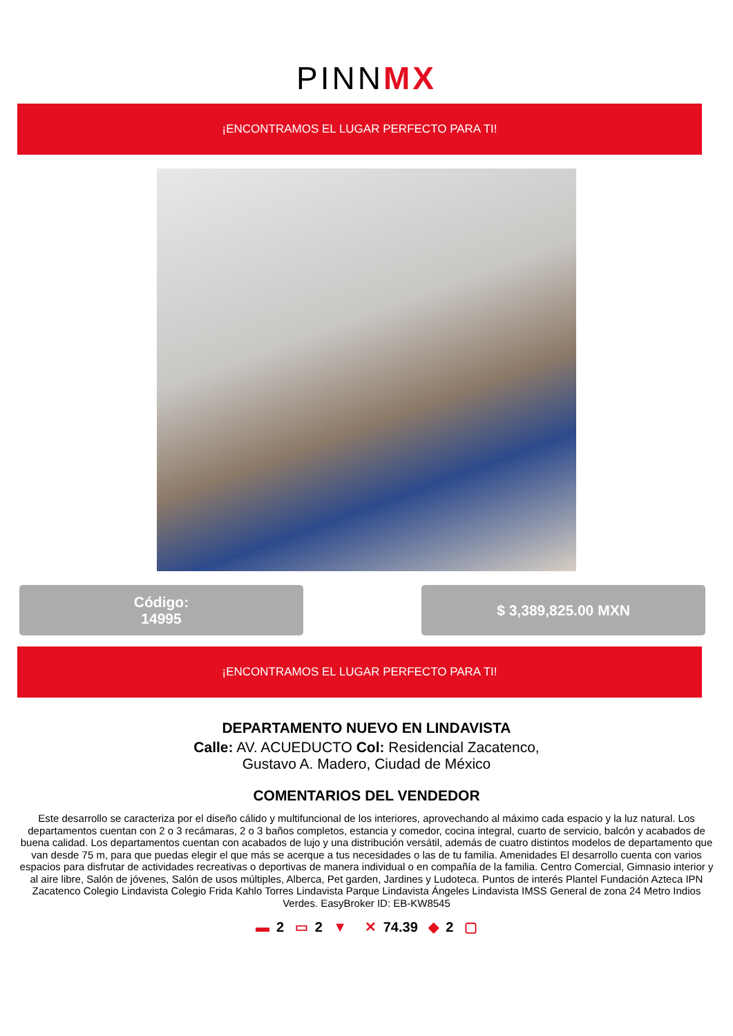PINNMX
¡ENCONTRAMOS EL LUGAR PERFECTO PARA TI!
Código:
14995
$ 3,389,825.00 MXN
¡ENCONTRAMOS EL LUGAR PERFECTO PARA TI!
DEPARTAMENTO NUEVO EN LINDAVISTA
Calle: AV. ACUEDUCTO Col: Residencial Zacatenco,
Gustavo A. Madero, Ciudad de México
COMENTARIOS DEL VENDEDOR
Este desarrollo se caracteriza por el diseño cálido y multifuncional de los interiores, aprovechando al máximo cada espacio y la luz natural. Los departamentos cuentan con 2 o 3 recámaras, 2 o 3 baños completos, estancia y comedor, cocina integral, cuarto de servicio, balcón y acabados de buena calidad. Los departamentos cuentan con acabados de lujo y una distribución versátil, además de cuatro distintos modelos de departamento que van desde 75 m, para que puedas elegir el que más se acerque a tus necesidades o las de tu familia. Amenidades El desarrollo cuenta con varios espacios para disfrutar de actividades recreativas o deportivas de manera individual o en compañía de la familia. Centro Comercial, Gimnasio interior y al aire libre, Salón de jóvenes, Salón de usos múltiples, Alberca, Pet garden, Jardines y Ludoteca. Puntos de interés Plantel Fundación Azteca IPN Zacatenco Colegio Lindavista Colegio Frida Kahlo Torres Lindavista Parque Lindavista Ángeles Lindavista IMSS General de zona 24 Metro Indios Verdes. EasyBroker ID: EB-KW8545
▬ 2 ▭ 2 ▼ ✕ 74.39 ◆ 2 ▢